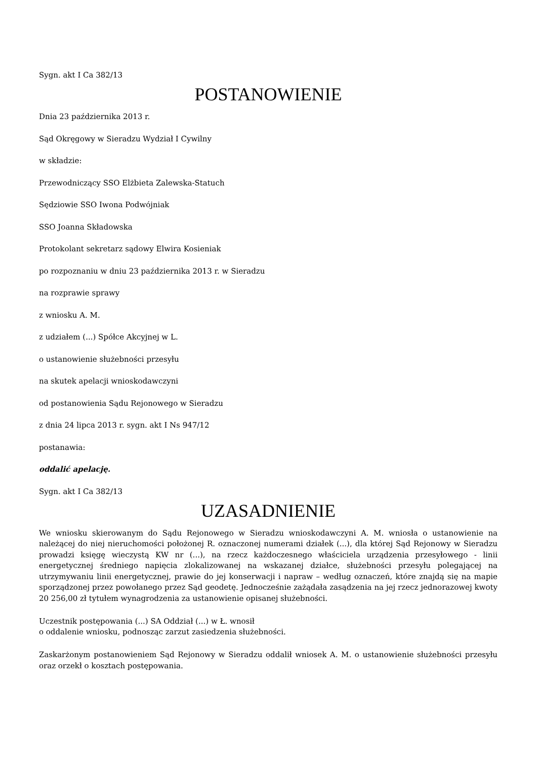Sygn. akt I Ca 382/13
POSTANOWIENIE
Dnia 23 października 2013 r.
Sąd Okręgowy w Sieradzu Wydział I Cywilny
w składzie:
Przewodniczący SSO Elżbieta Zalewska-Statuch
Sędziowie SSO Iwona Podwójniak
SSO Joanna Składowska
Protokolant sekretarz sądowy Elwira Kosieniak
po rozpoznaniu w dniu 23 października 2013 r. w Sieradzu
na rozprawie sprawy
z wniosku A. M.
z udziałem (...) Spółce Akcyjnej w L.
o ustanowienie służebności przesyłu
na skutek apelacji wnioskodawczyni
od postanowienia Sądu Rejonowego w Sieradzu
z dnia 24 lipca 2013 r. sygn. akt I Ns 947/12
postanawia:
oddalić apelację.
Sygn. akt I Ca 382/13
UZASADNIENIE
We wniosku skierowanym do Sądu Rejonowego w Sieradzu wnioskodawczyni A. M. wniosła o ustanowienie na należącej do niej nieruchomości położonej R. oznaczonej numerami działek (...), dla której Sąd Rejonowy w Sieradzu prowadzi księgę wieczystą KW nr (...), na rzecz każdoczesnego właściciela urządzenia przesyłowego - linii energetycznej średniego napięcia zlokalizowanej na wskazanej działce, służebności przesyłu polegającej na utrzymywaniu linii energetycznej, prawie do jej konserwacji i napraw – według oznaczeń, które znajdą się na mapie sporządzonej przez powołanego przez Sąd geodetę. Jednocześnie zażądała zasądzenia na jej rzecz jednorazowej kwoty 20 256,00 zł tytułem wynagrodzenia za ustanowienie opisanej służebności.
Uczestnik postępowania (...) SA Oddział (...) w Ł. wnosił
o oddalenie wniosku, podnosząc zarzut zasiedzenia służebności.
Zaskarżonym postanowieniem Sąd Rejonowy w Sieradzu oddalił wniosek A. M. o ustanowienie służebności przesyłu oraz orzekł o kosztach postępowania.